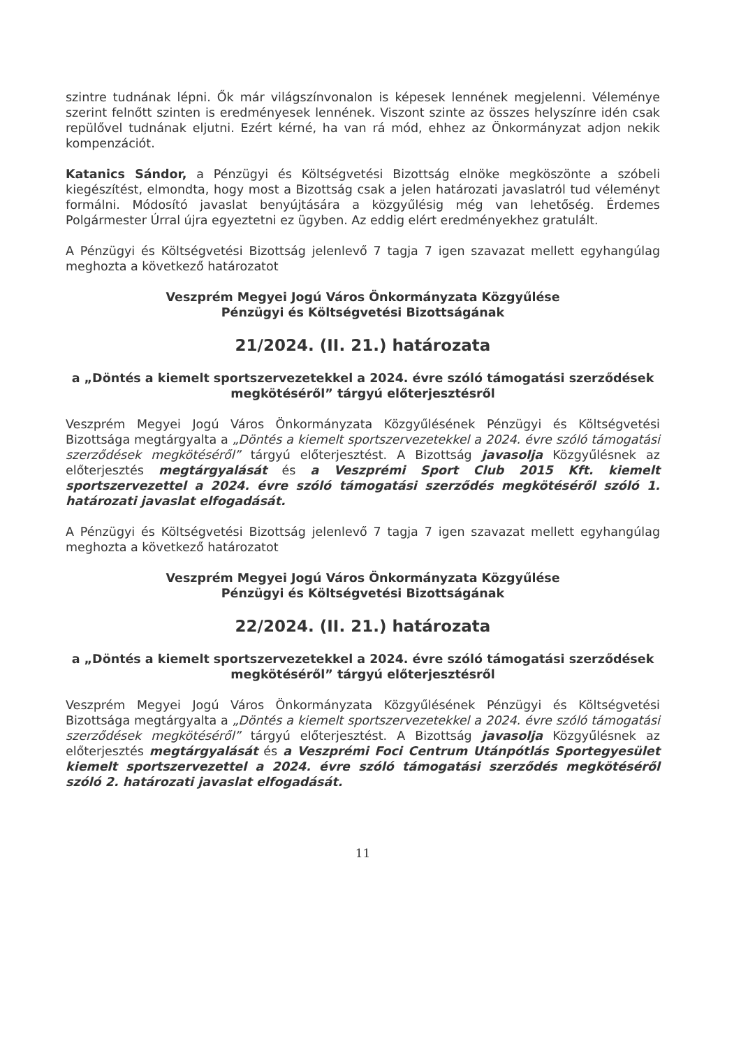szintre tudnának lépni. Ők már világszínvonalon is képesek lennének megjelenni. Véleménye szerint felnőtt szinten is eredményesek lennének. Viszont szinte az összes helyszínre idén csak repülővel tudnának eljutni. Ezért kérné, ha van rá mód, ehhez az Önkormányzat adjon nekik kompenzációt.
Katanics Sándor, a Pénzügyi és Költségvetési Bizottság elnöke megköszönte a szóbeli kiegészítést, elmondta, hogy most a Bizottság csak a jelen határozati javaslatról tud véleményt formálni. Módosító javaslat benyújtására a közgyűlésig még van lehetőség. Érdemes Polgármester Úrral újra egyeztetni ez ügyben. Az eddig elért eredményekhez gratulált.
A Pénzügyi és Költségvetési Bizottság jelenlevő 7 tagja 7 igen szavazat mellett egyhangúlag meghozta a következő határozatot
Veszprém Megyei Jogú Város Önkormányzata Közgyűlése
Pénzügyi és Költségvetési Bizottságának
21/2024. (II. 21.) határozata
a „Döntés a kiemelt sportszervezetekkel a 2024. évre szóló támogatási szerződések megkötéséről” tárgyú előterjesztésről
Veszprém Megyei Jogú Város Önkormányzata Közgyűlésének Pénzügyi és Költségvetési Bizottsága megtárgyalta a „Döntés a kiemelt sportszervezetekkel a 2024. évre szóló támogatási szerződések megkötéséről” tárgyú előterjesztést. A Bizottság javasolja Közgyűlésnek az előterjesztés megtárgyalását és a Veszprémi Sport Club 2015 Kft. kiemelt sportszervezettel a 2024. évre szóló támogatási szerződés megkötéséről szóló 1. határozati javaslat elfogadását.
A Pénzügyi és Költségvetési Bizottság jelenlevő 7 tagja 7 igen szavazat mellett egyhangúlag meghozta a következő határozatot
Veszprém Megyei Jogú Város Önkormányzata Közgyűlése
Pénzügyi és Költségvetési Bizottságának
22/2024. (II. 21.) határozata
a „Döntés a kiemelt sportszervezetekkel a 2024. évre szóló támogatási szerződések megkötéséről” tárgyú előterjesztésről
Veszprém Megyei Jogú Város Önkormányzata Közgyűlésének Pénzügyi és Költségvetési Bizottsága megtárgyalta a „Döntés a kiemelt sportszervezetekkel a 2024. évre szóló támogatási szerződések megkötéséről” tárgyú előterjesztést. A Bizottság javasolja Közgyűlésnek az előterjesztés megtárgyalását és a Veszprémi Foci Centrum Utánpótlás Sportegyesület kiemelt sportszervezettel a 2024. évre szóló támogatási szerződés megkötéséről szóló 2. határozati javaslat elfogadását.
11